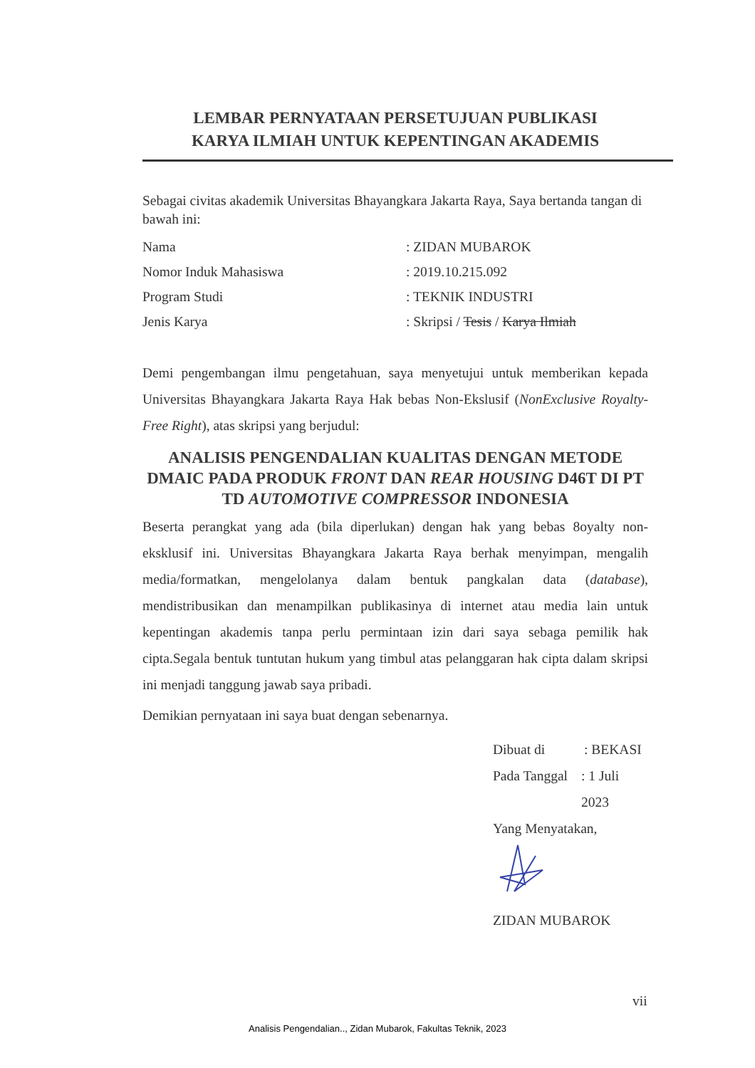LEMBAR PERNYATAAN PERSETUJUAN PUBLIKASI
KARYA ILMIAH UNTUK KEPENTINGAN AKADEMIS
Sebagai civitas akademik Universitas Bhayangkara Jakarta Raya, Saya bertanda tangan di bawah ini:
Nama: ZIDAN MUBAROK
Nomor Induk Mahasiswa: 2019.10.215.092
Program Studi: TEKNIK INDUSTRI
Jenis Karya: Skripsi / Tesis / Karya Ilmiah
Demi pengembangan ilmu pengetahuan, saya menyetujui untuk memberikan kepada Universitas Bhayangkara Jakarta Raya Hak bebas Non-Ekslusif (NonExclusive Royalty-Free Right), atas skripsi yang berjudul:
ANALISIS PENGENDALIAN KUALITAS DENGAN METODE DMAIC PADA PRODUK FRONT DAN REAR HOUSING D46T DI PT TD AUTOMOTIVE COMPRESSOR INDONESIA
Beserta perangkat yang ada (bila diperlukan) dengan hak yang bebas 8oyalty non-eksklusif ini. Universitas Bhayangkara Jakarta Raya berhak menyimpan, mengalih media/formatkan, mengelolanya dalam bentuk pangkalan data (database), mendistribusikan dan menampilkan publikasinya di internet atau media lain untuk kepentingan akademis tanpa perlu permintaan izin dari saya sebaga pemilik hak cipta.Segala bentuk tuntutan hukum yang timbul atas pelanggaran hak cipta dalam skripsi ini menjadi tanggung jawab saya pribadi.
Demikian pernyataan ini saya buat dengan sebenarnya.
Dibuat di: BEKASI
Pada Tanggal: 1 Juli 2023
Yang Menyatakan,
ZIDAN MUBAROK
vii
Analisis Pengendalian.., Zidan Mubarok, Fakultas Teknik, 2023